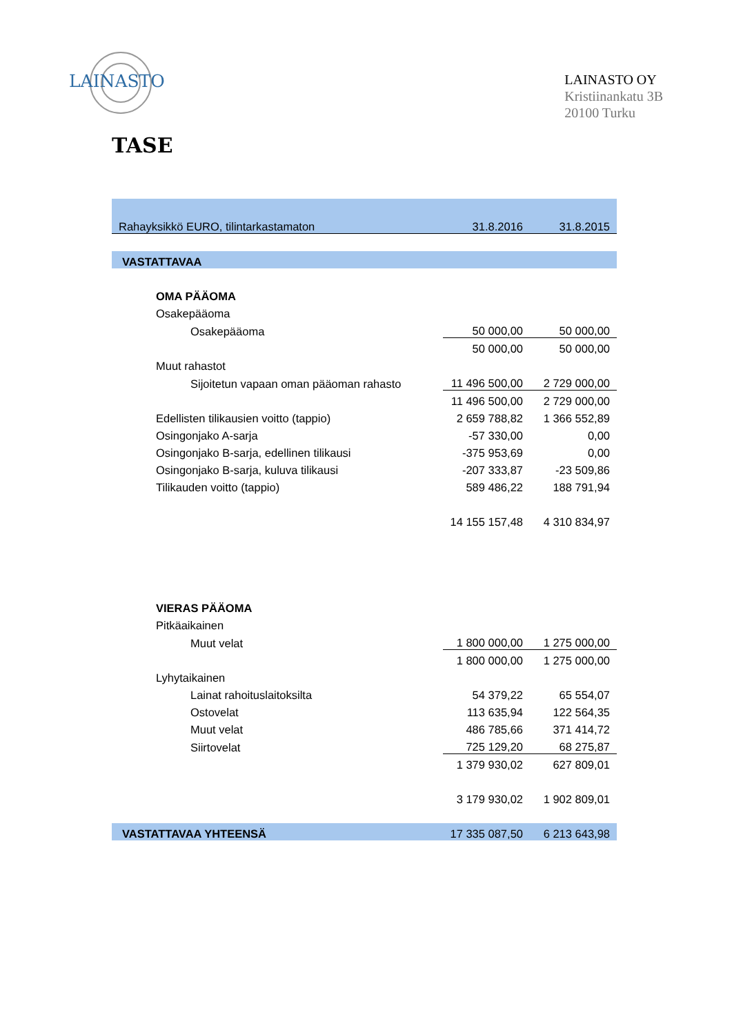LAINASTO
LAINASTO OY
Kristiinankatu 3B
20100 Turku
TASE
| Rahayksikkö EURO, tilintarkastamaton | 31.8.2016 | 31.8.2015 |
| VASTATTAVAA | | |
| OMA PÄÄOMA | | |
| Osakepääoma | | |
| Osakepääoma | 50 000,00 | 50 000,00 |
| | 50 000,00 | 50 000,00 |
| Muut rahastot | | |
| Sijoitetun vapaan oman pääoman rahasto | 11 496 500,00 | 2 729 000,00 |
| | 11 496 500,00 | 2 729 000,00 |
| Edellisten tilikausien voitto (tappio) | 2 659 788,82 | 1 366 552,89 |
| Osingonjako A-sarja | -57 330,00 | 0,00 |
| Osingonjako B-sarja, edellinen tilikausi | -375 953,69 | 0,00 |
| Osingonjako B-sarja, kuluva tilikausi | -207 333,87 | -23 509,86 |
| Tilikauden voitto (tappio) | 589 486,22 | 188 791,94 |
| | 14 155 157,48 | 4 310 834,97 |
| VIERAS PÄÄOMA | | |
| Pitkäaikainen | | |
| Muut velat | 1 800 000,00 | 1 275 000,00 |
| | 1 800 000,00 | 1 275 000,00 |
| Lyhytaikainen | | |
| Lainat rahoituslaitoksilta | 54 379,22 | 65 554,07 |
| Ostovelat | 113 635,94 | 122 564,35 |
| Muut velat | 486 785,66 | 371 414,72 |
| Siirtovelat | 725 129,20 | 68 275,87 |
| | 1 379 930,02 | 627 809,01 |
| | 3 179 930,02 | 1 902 809,01 |
| VASTATTAVAA YHTEENSÄ | 17 335 087,50 | 6 213 643,98 |